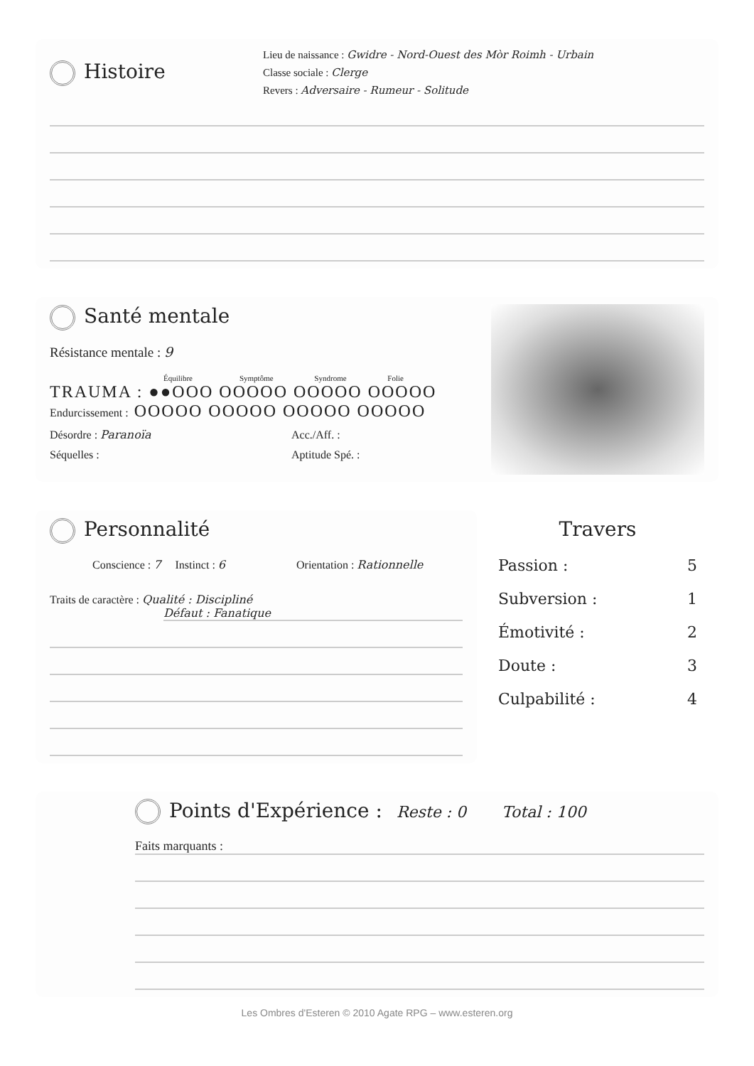Histoire
Lieu de naissance : Gwidre - Nord-Ouest des Mòr Roimh - Urbain
Classe sociale : Clerge
Revers : Adversaire - Rumeur - Solitude
Santé mentale
Résistance mentale : 9
Équilibre Symptôme Syndrome Folie
TRAUMA : ●●OOO OOOOO OOOOO OOOOO
Endurcissement : OOOOO OOOOO OOOOO OOOOO
Désordre : Paranoïa Acc./Aff. :
Séquelles : Aptitude Spé. :
Personnalité
Conscience : 7 Instinct : 6 Orientation : Rationnelle
Traits de caractère : Qualité : Discipliné
Défaut : Fanatique
Travers
Passion : 5
Subversion : 1
Émotivité : 2
Doute : 3
Culpabilité : 4
Points d'Expérience :
Reste : 0 Total : 100
Faits marquants :
Les Ombres d'Esteren © 2010 Agate RPG – www.esteren.org